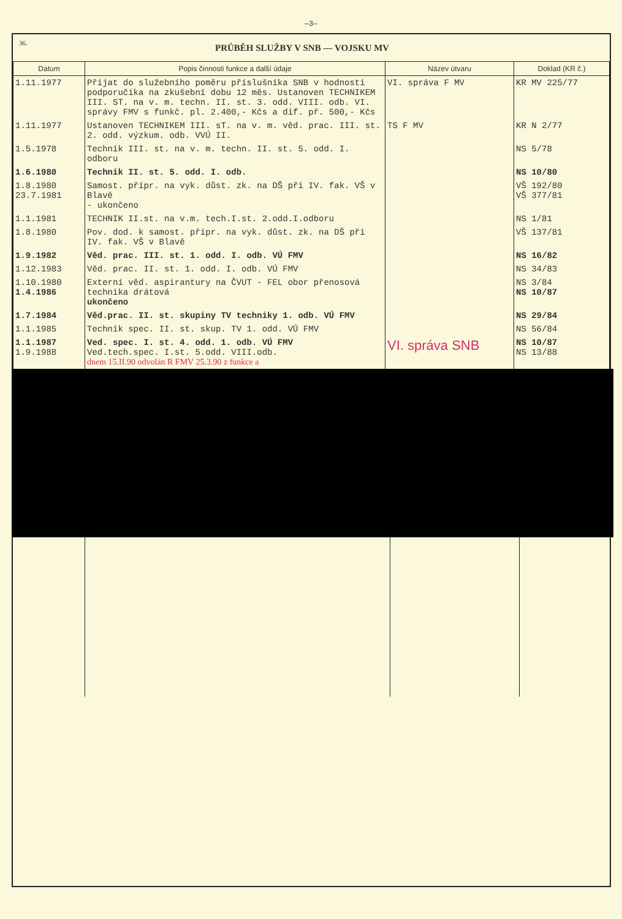—3—
36.
PRŮBĚH SLUŽBY V SNB — VOJSKU MV
| Datum | Popis činnosti funkce a další údaje | Název útvaru | Doklad (KR č.) |
| --- | --- | --- | --- |
| 1.11.1977 | Přijat do služebního poměru příslušníka SNB v hodnosti podporučíka na zkušební dobu 12 měs. Ustanoven TECHNIKEM III. ST. na v. m. techn. II. st. 3. odd. VIII. odb. VI. správy FMV s funkč. pl. 2.400,- Kčs a dif. př. 500,- Kčs | VI. správa F MV | KR MV 225/77 |
| 1.11.1977 | Ustanoven TECHNIKEM III. sT. na v. m. věd. prac. III. st. 2. odd. výzkum. odb. VVÚ II. | TS F MV | KR N 2/77 |
| 1.5.1978 | Technik III. st. na v. m. techn. II. st. 5. odd. I. odboru | | NS 5/78 |
| 1.6.1980 | Technik II. st. 5. odd. I. odb. | | NS 10/80 |
| 1.8.1980 23.7.1981 | Samost. přípr. na vyk. důst. zk. na DŠ při IV. fak. VŠ v Blavě - ukončeno | | VŠ 192/80 VŠ 377/81 |
| 1.1.1981 | TECHNIK II.st. na v.m. tech.I.st. 2.odd.I.odboru | | NS 1/81 |
| 1.8.1980 | Pov. dod. k samost. přípr. na vyk. důst. zk. na DŠ při IV. fak. VŠ v Blavě | | VŠ 137/81 |
| 1.9.1982 | Věd. prac. III. st. 1. odd. I. odb. VÚ FMV | | NS 16/82 |
| 1.12.1983 | Věd. prac. II. st. 1. odd. I. odb. VÚ FMV | | NS 34/83 |
| 1.10.1980 1.4.1986 | Externí věd. aspirantury na ČVUT - FEL obor přenosová technika drátová ukončeno | | NS 3/84 NS 10/87 |
| 1.7.1984 | Věd.prac. II. st. skupiny TV techniky 1. odb. VÚ FMV | | NS 29/84 |
| 1.1.1985 | Technik spec. II. st. skup. TV 1. odd. VÚ FMV | | NS 56/84 |
| 1.1.1987 1.9.1988 | Ved. spec. I. st. 4. odd. 1. odb. VÚ FMV Ved.tech.spec. I.st. 5.odd. VIII.odb. dnem 15.II.90 odvolán R FMV 25.3.90 z funkce a | VI. správa SNB | NS 10/87 NS 13/88 |